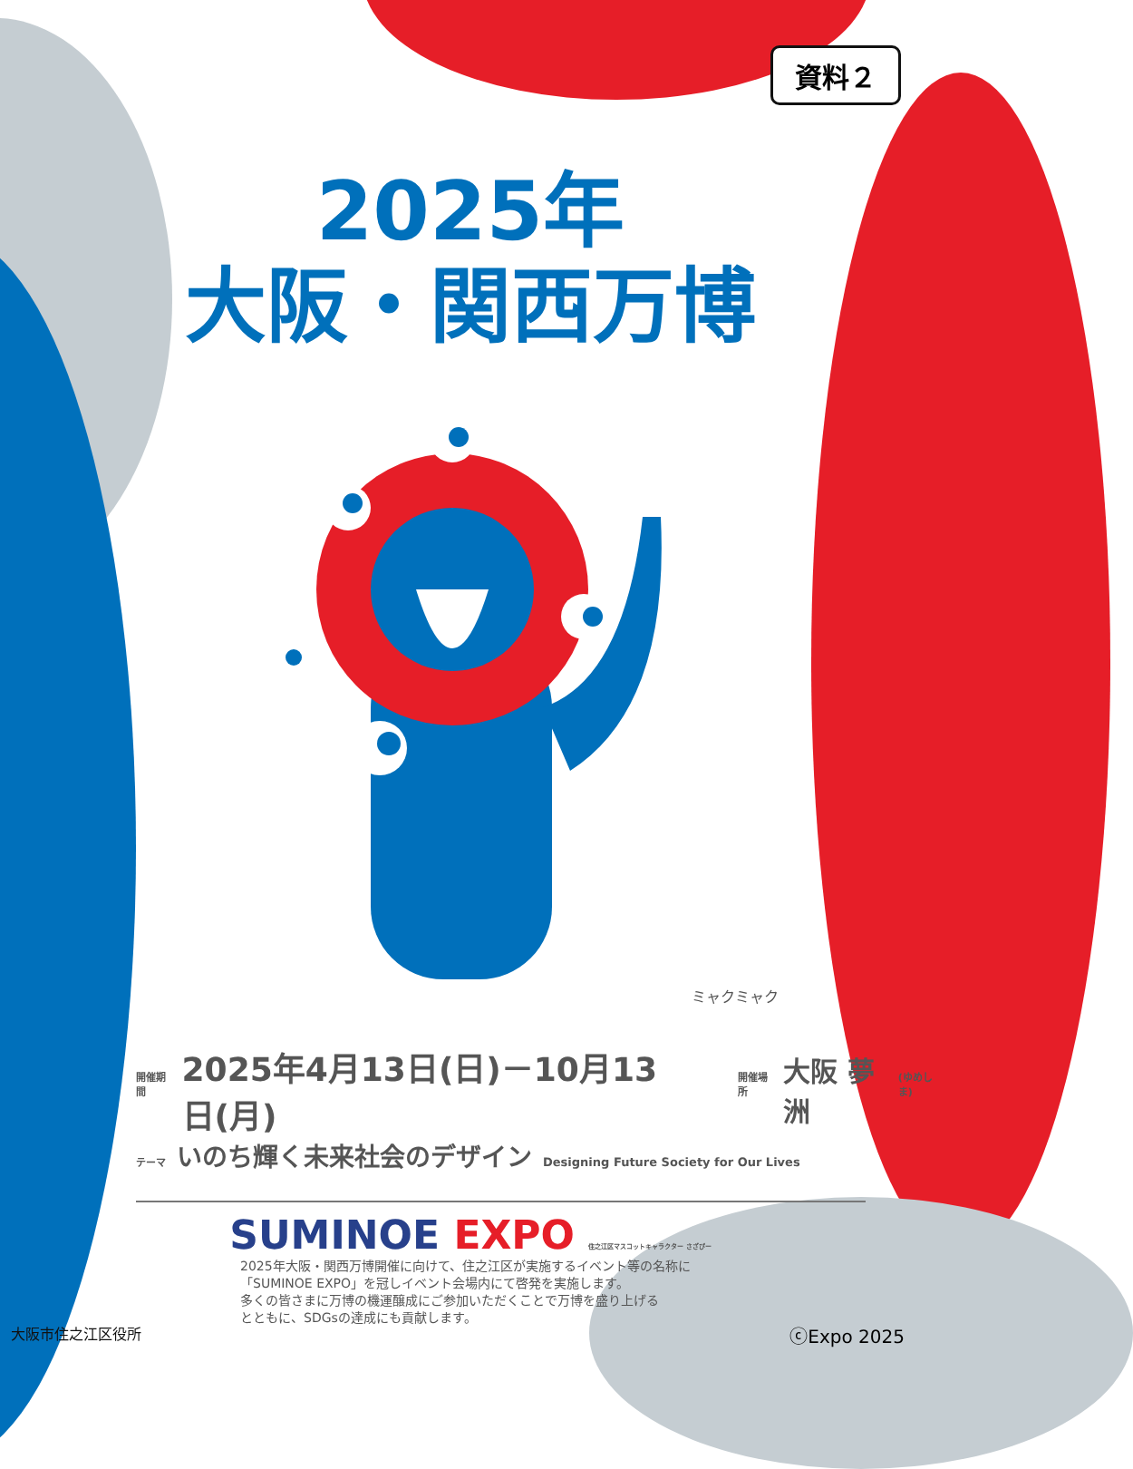資料２
2025年
大阪・関西万博
ミャクミャク
開催期間 2025年4月13日(日)－10月13日(月) 開催場所 大阪 夢洲 (ゆめしま)
テーマ いのち輝く未来社会のデザイン Designing Future Society for Our Lives
SUMINOE EXPO 住之江区マスコットキャラクター さざぴー
2025年大阪・関西万博開催に向けて、住之江区が実施するイベント等の名称に
「SUMINOE EXPO」を冠しイベント会場内にて啓発を実施します。
多くの皆さまに万博の機運醸成にご参加いただくことで万博を盛り上げる
とともに、SDGsの達成にも貢献します。
大阪市住之江区役所 ⓒExpo 2025